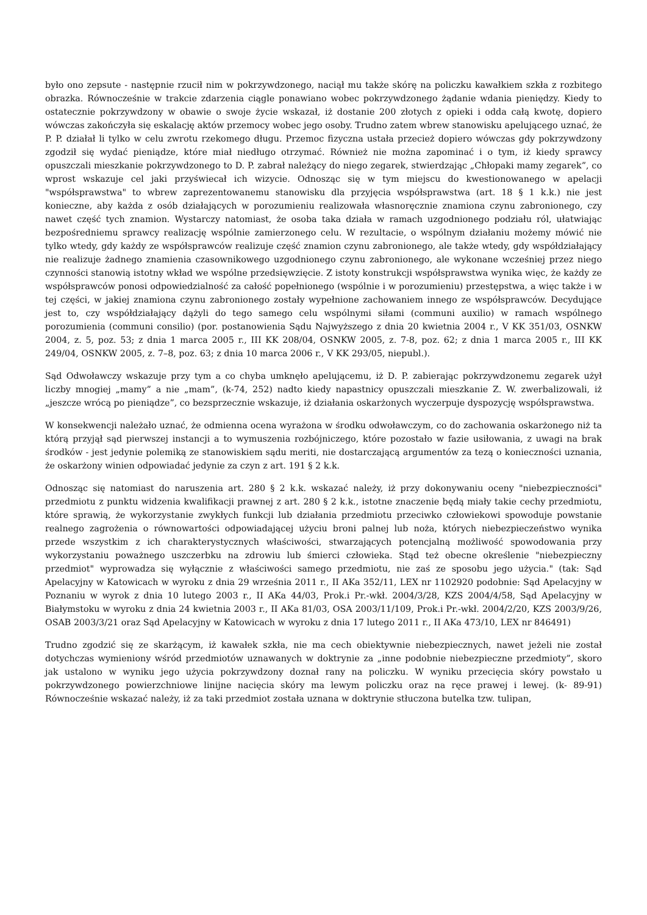było ono zepsute - następnie rzucił nim w pokrzywdzonego, naciął mu także skórę na policzku kawałkiem szkła z rozbitego obrazka. Równocześnie w trakcie zdarzenia ciągle ponawiano wobec pokrzywdzonego żądanie wdania pieniędzy. Kiedy to ostatecznie pokrzywdzony w obawie o swoje życie wskazał, iż dostanie 200 złotych z opieki i odda całą kwotę, dopiero wówczas zakończyła się eskalację aktów przemocy wobec jego osoby. Trudno zatem wbrew stanowisku apelującego uznać, że P. P. działał li tylko w celu zwrotu rzekomego długu. Przemoc fizyczna ustała przecież dopiero wówczas gdy pokrzywdzony zgodził się wydać pieniądze, które miał niedługo otrzymać. Również nie można zapominać i o tym, iż kiedy sprawcy opuszczali mieszkanie pokrzywdzonego to D. P. zabrał należący do niego zegarek, stwierdzając „Chłopaki mamy zegarek”, co wprost wskazuje cel jaki przyświecał ich wizycie. Odnosząc się w tym miejscu do kwestionowanego w apelacji "współsprawstwa" to wbrew zaprezentowanemu stanowisku dla przyjęcia współsprawstwa (art. 18 § 1 k.k.) nie jest konieczne, aby każda z osób działających w porozumieniu realizowała własnoręcznie znamiona czynu zabronionego, czy nawet część tych znamion. Wystarczy natomiast, że osoba taka działa w ramach uzgodnionego podziału ról, ułatwiając bezpośredniemu sprawcy realizację wspólnie zamierzonego celu. W rezultacie, o wspólnym działaniu możemy mówić nie tylko wtedy, gdy każdy ze współsprawców realizuje część znamion czynu zabronionego, ale także wtedy, gdy współdziałający nie realizuje żadnego znamienia czasownikowego uzgodnionego czynu zabronionego, ale wykonane wcześniej przez niego czynności stanowią istotny wkład we wspólne przedsięwzięcie. Z istoty konstrukcji współsprawstwa wynika więc, że każdy ze współsprawców ponosi odpowiedzialność za całość popełnionego (wspólnie i w porozumieniu) przestępstwa, a więc także i w tej części, w jakiej znamiona czynu zabronionego zostały wypełnione zachowaniem innego ze współsprawców. Decydujące jest to, czy współdziałający dążyli do tego samego celu wspólnymi siłami (communi auxilio) w ramach wspólnego porozumienia (communi consilio) (por. postanowienia Sądu Najwyższego z dnia 20 kwietnia 2004 r., V KK 351/03, OSNKW 2004, z. 5, poz. 53; z dnia 1 marca 2005 r., III KK 208/04, OSNKW 2005, z. 7-8, poz. 62; z dnia 1 marca 2005 r., III KK 249/04, OSNKW 2005, z. 7–8, poz. 63; z dnia 10 marca 2006 r., V KK 293/05, niepubl.).
Sąd Odwoławczy wskazuje przy tym a co chyba umknęło apelującemu, iż D. P. zabierając pokrzywdzonemu zegarek użył liczby mnogiej „mamy” a nie „mam”, (k-74, 252) nadto kiedy napastnicy opuszczali mieszkanie Z. W. zwerbalizowali, iż „jeszcze wrócą po pieniądze”, co bezsprzecznie wskazuje, iż działania oskarżonych wyczerpuje dyspozycję współsprawstwa.
W konsekwencji należało uznać, że odmienna ocena wyrażona w środku odwoławczym, co do zachowania oskarżonego niż ta którą przyjął sąd pierwszej instancji a to wymuszenia rozbójniczego, które pozostało w fazie usiłowania, z uwagi na brak środków - jest jedynie polemiką ze stanowiskiem sądu meriti, nie dostarczającą argumentów za tezą o konieczności uznania, że oskarżony winien odpowiadać jedynie za czyn z art. 191 § 2 k.k.
Odnosząc się natomiast do naruszenia art. 280 § 2 k.k. wskazać należy, iż przy dokonywaniu oceny "niebezpieczności" przedmiotu z punktu widzenia kwalifikacji prawnej z art. 280 § 2 k.k., istotne znaczenie będą miały takie cechy przedmiotu, które sprawią, że wykorzystanie zwykłych funkcji lub działania przedmiotu przeciwko człowiekowi spowoduje powstanie realnego zagrożenia o równowartości odpowiadającej użyciu broni palnej lub noża, których niebezpieczeństwo wynika przede wszystkim z ich charakterystycznych właściwości, stwarzających potencjalną możliwość spowodowania przy wykorzystaniu poważnego uszczerbku na zdrowiu lub śmierci człowieka. Stąd też obecne określenie "niebezpieczny przedmiot" wyprowadza się wyłącznie z właściwości samego przedmiotu, nie zaś ze sposobu jego użycia." (tak: Sąd Apelacyjny w Katowicach w wyroku z dnia 29 września 2011 r., II AKa 352/11, LEX nr 1102920 podobnie: Sąd Apelacyjny w Poznaniu w wyrok z dnia 10 lutego 2003 r., II AKa 44/03, Prok.i Pr.-wkł. 2004/3/28, KZS 2004/4/58, Sąd Apelacyjny w Białymstoku w wyroku z dnia 24 kwietnia 2003 r., II AKa 81/03, OSA 2003/11/109, Prok.i Pr.-wkł. 2004/2/20, KZS 2003/9/26, OSAB 2003/3/21 oraz Sąd Apelacyjny w Katowicach w wyroku z dnia 17 lutego 2011 r., II AKa 473/10, LEX nr 846491)
Trudno zgodzić się ze skarżącym, iż kawałek szkła, nie ma cech obiektywnie niebezpiecznych, nawet jeżeli nie został dotychczas wymieniony wśród przedmiotów uznawanych w doktrynie za „inne podobnie niebezpieczne przedmioty”, skoro jak ustalono w wyniku jego użycia pokrzywdzony doznał rany na policzku. W wyniku przecięcia skóry powstało u pokrzywdzonego powierzchniowe linijne nacięcia skóry ma lewym policzku oraz na ręce prawej i lewej. (k- 89-91) Równocześnie wskazać należy, iż za taki przedmiot została uznana w doktrynie stłuczona butelka tzw. tulipan,